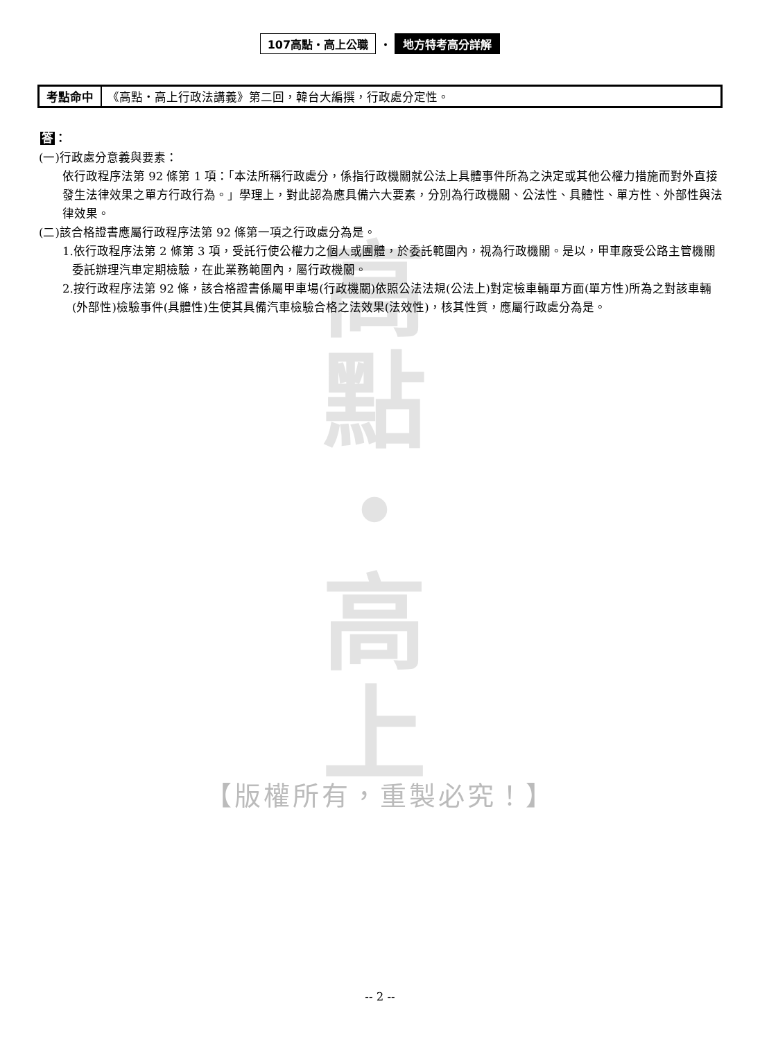107高點・高上公職 ・ 地方特考高分詳解
考點命中 《高點・高上行政法講義》第二回，韓台大編撰，行政處分定性。
答：
(一)行政處分意義與要素：
依行政程序法第 92 條第 1 項：「本法所稱行政處分，係指行政機關就公法上具體事件所為之決定或其他公權力措施而對外直接發生法律效果之單方行政行為。」學理上，對此認為應具備六大要素，分別為行政機關、公法性、具體性、單方性、外部性與法律效果。
(二)該合格證書應屬行政程序法第 92 條第一項之行政處分為是。
1.依行政程序法第 2 條第 3 項，受託行使公權力之個人或團體，於委託範圍內，視為行政機關。是以，甲車廠受公路主管機關委託辦理汽車定期檢驗，在此業務範圍內，屬行政機關。
2.按行政程序法第 92 條，該合格證書係屬甲車場(行政機關)依照公法法規(公法上)對定檢車輛單方面(單方性)所為之對該車輛(外部性)檢驗事件(具體性)生使其具備汽車檢驗合格之法效果(法效性)，核其性質，應屬行政處分為是。
高
點
・
高
上
【版權所有，重製必究！】
-- 2 --